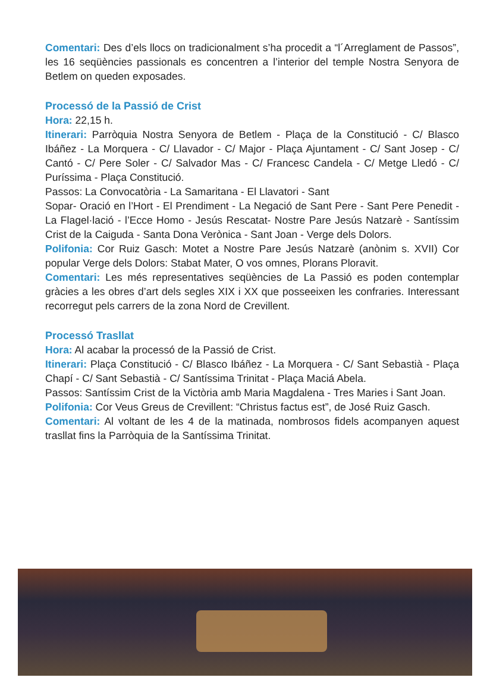Comentari: Des d’els llocs on tradicionalment s’ha procedit a “l´Arreglament de Passos”, les 16 seqüències passionals es concentren a l’interior del temple Nostra Senyora de Betlem on queden exposades.
Processó de la Passió de Crist
Hora: 22,15 h.
Itinerari: Parròquia Nostra Senyora de Betlem - Plaça de la Constitució - C/ Blasco Ibáñez - La Morquera - C/ Llavador - C/ Major - Plaça Ajuntament - C/ Sant Josep - C/ Cantó - C/ Pere Soler - C/ Salvador Mas - C/ Francesc Candela - C/ Metge Lledó - C/ Puríssima - Plaça Constitució.
Passos: La Convocatòria - La Samaritana - El Llavatori - Sant
Sopar- Oració en l’Hort - El Prendiment - La Negació de Sant Pere - Sant Pere Penedit - La Flagel·lació - l’Ecce Homo - Jesús Rescatat- Nostre Pare Jesús Natzarè - Santíssim Crist de la Caiguda - Santa Dona Verònica - Sant Joan - Verge dels Dolors.
Polifonia: Cor Ruiz Gasch: Motet a Nostre Pare Jesús Natzarè (anònim s. XVII) Cor popular Verge dels Dolors: Stabat Mater, O vos omnes, Plorans Ploravit.
Comentari: Les més representatives seqüències de La Passió es poden contemplar gràcies a les obres d’art dels segles XIX i XX que posseeixen les confraries. Interessant recorregut pels carrers de la zona Nord de Crevillent.
Processó Trasllat
Hora: Al acabar la processó de la Passió de Crist.
Itinerari: Plaça Constitució - C/ Blasco Ibáñez - La Morquera - C/ Sant Sebastià - Plaça Chapí - C/ Sant Sebastià - C/ Santíssima Trinitat - Plaça Maciá Abela.
Passos: Santíssim Crist de la Victòria amb Maria Magdalena - Tres Maries i Sant Joan.
Polifonia: Cor Veus Greus de Crevillent: “Christus factus est”, de José Ruiz Gasch.
Comentari: Al voltant de les 4 de la matinada, nombrosos fidels acompanyen aquest trasllat fins la Parròquia de la Santíssima Trinitat.